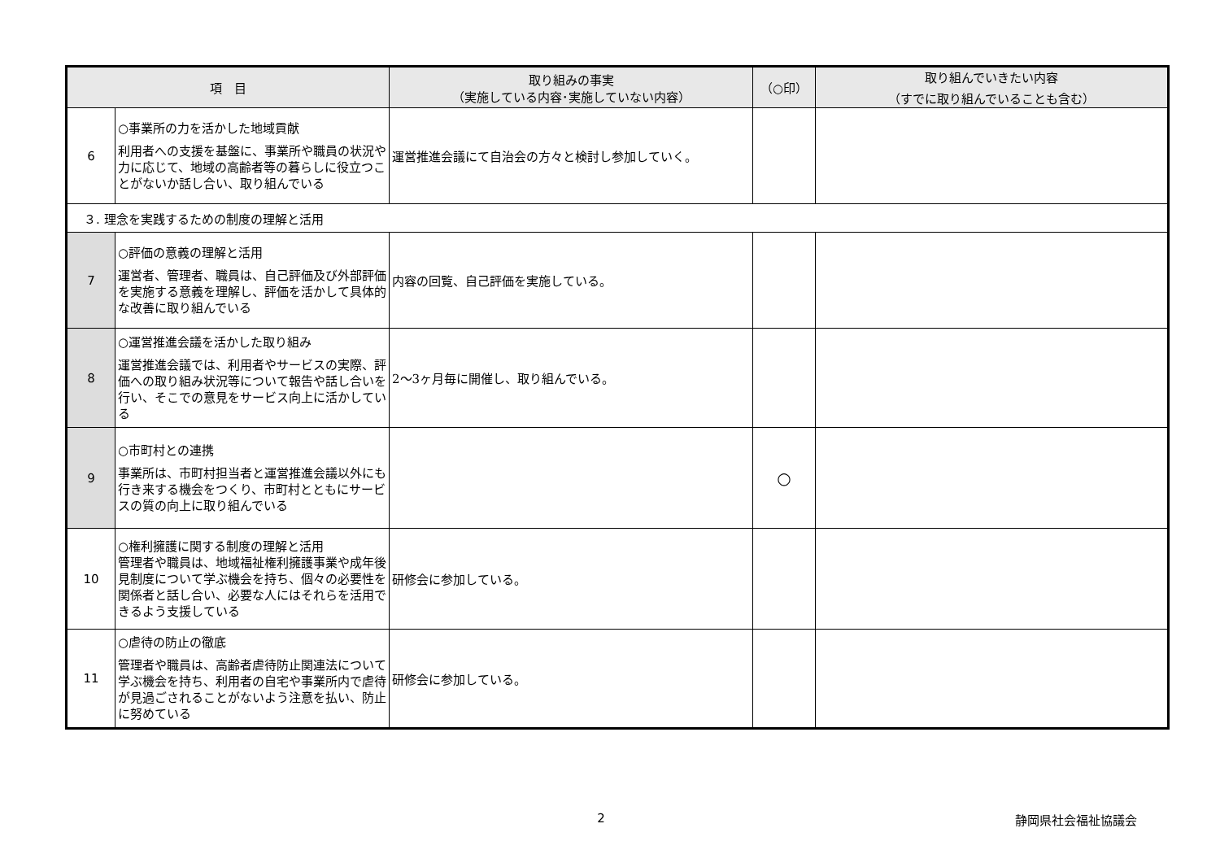| 項 目 | | 取り組みの事実 （実施している内容･実施していない内容） | （○印） | 取り組んでいきたい内容 （すでに取り組んでいることも含む） |
| --- | --- | --- | --- | --- |
| 6 | ○事業所の力を活かした地域貢献 利用者への支援を基盤に、事業所や職員の状況や力に応じて、地域の高齢者等の暮らしに役立つことがないか話し合い、取り組んでいる | 運営推進会議にて自治会の方々と検討し参加していく。 | | |
| ３. 理念を実践するための制度の理解と活用 | | | | |
| 7 | ○評価の意義の理解と活用 運営者、管理者、職員は、自己評価及び外部評価を実施する意義を理解し、評価を活かして具体的な改善に取り組んでいる | 内容の回覧、自己評価を実施している。 | | |
| 8 | ○運営推進会議を活かした取り組み 運営推進会議では、利用者やサービスの実際、評価への取り組み状況等について報告や話し合いを行い、そこでの意見をサービス向上に活かしている | 2～3ヶ月毎に開催し、取り組んでいる。 | | |
| 9 | ○市町村との連携 事業所は、市町村担当者と運営推進会議以外にも行き来する機会をつくり、市町村とともにサービスの質の向上に取り組んでいる | | ○ | |
| 10 | ○権利擁護に関する制度の理解と活用 管理者や職員は、地域福祉権利擁護事業や成年後見制度について学ぶ機会を持ち、個々の必要性を関係者と話し合い、必要な人にはそれらを活用できるよう支援している | 研修会に参加している。 | | |
| 11 | ○虐待の防止の徹底 管理者や職員は、高齢者虐待防止関連法について学ぶ機会を持ち、利用者の自宅や事業所内で虐待が見過ごされることがないよう注意を払い、防止に努めている | 研修会に参加している。 | | |
2 静岡県社会福祉協議会